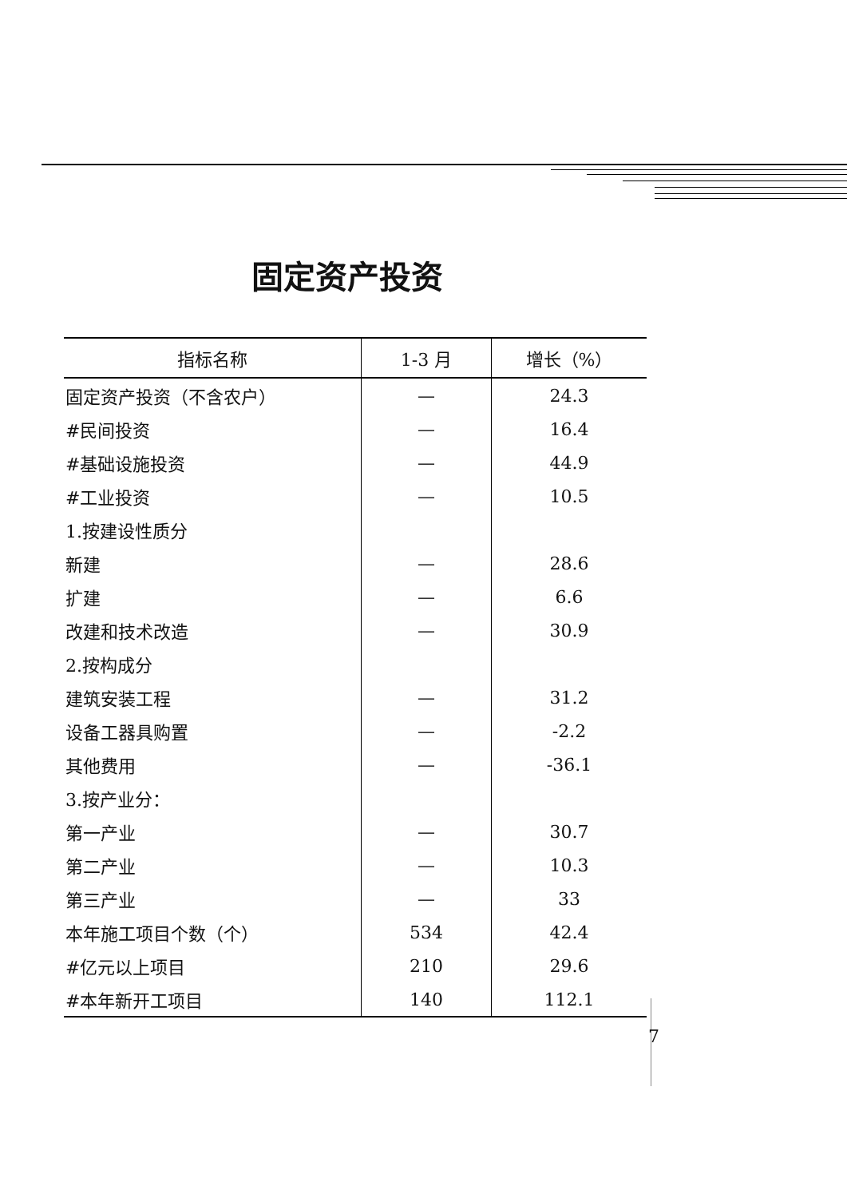固定资产投资
| 指标名称 | 1-3 月 | 增长（%） |
| --- | --- | --- |
| 固定资产投资（不含农户） | — | 24.3 |
| #民间投资 | — | 16.4 |
| #基础设施投资 | — | 44.9 |
| #工业投资 | — | 10.5 |
| 1.按建设性质分 | | |
| 新建 | — | 28.6 |
| 扩建 | — | 6.6 |
| 改建和技术改造 | — | 30.9 |
| 2.按构成分 | | |
| 建筑安装工程 | — | 31.2 |
| 设备工器具购置 | — | -2.2 |
| 其他费用 | — | -36.1 |
| 3.按产业分： | | |
| 第一产业 | — | 30.7 |
| 第二产业 | — | 10.3 |
| 第三产业 | — | 33 |
| 本年施工项目个数（个） | 534 | 42.4 |
| #亿元以上项目 | 210 | 29.6 |
| #本年新开工项目 | 140 | 112.1 |
7